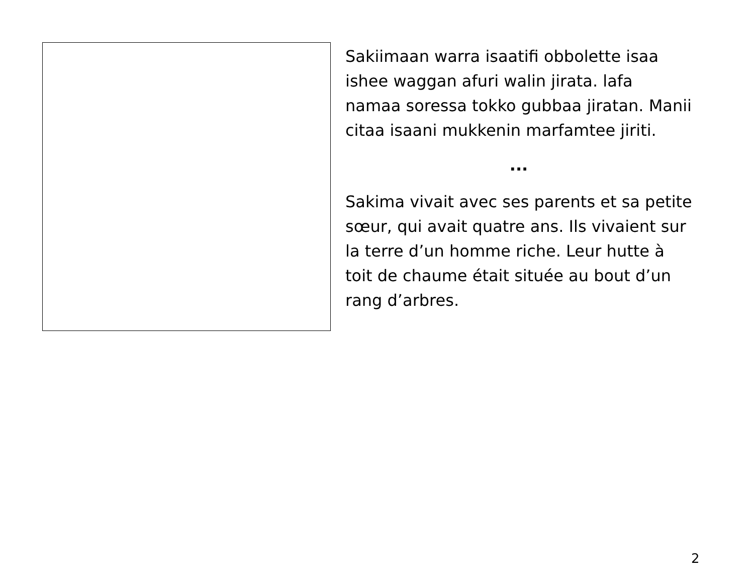Sakiimaan warra isaatifi obbolette isaa ishee waggan afuri walin jirata. lafa namaa soressa tokko gubbaa jiratan. Manii citaa isaani mukkenin marfamtee jiriti.
...
Sakima vivait avec ses parents et sa petite sœur, qui avait quatre ans. Ils vivaient sur la terre d’un homme riche. Leur hutte à toit de chaume était située au bout d’un rang d’arbres.
2